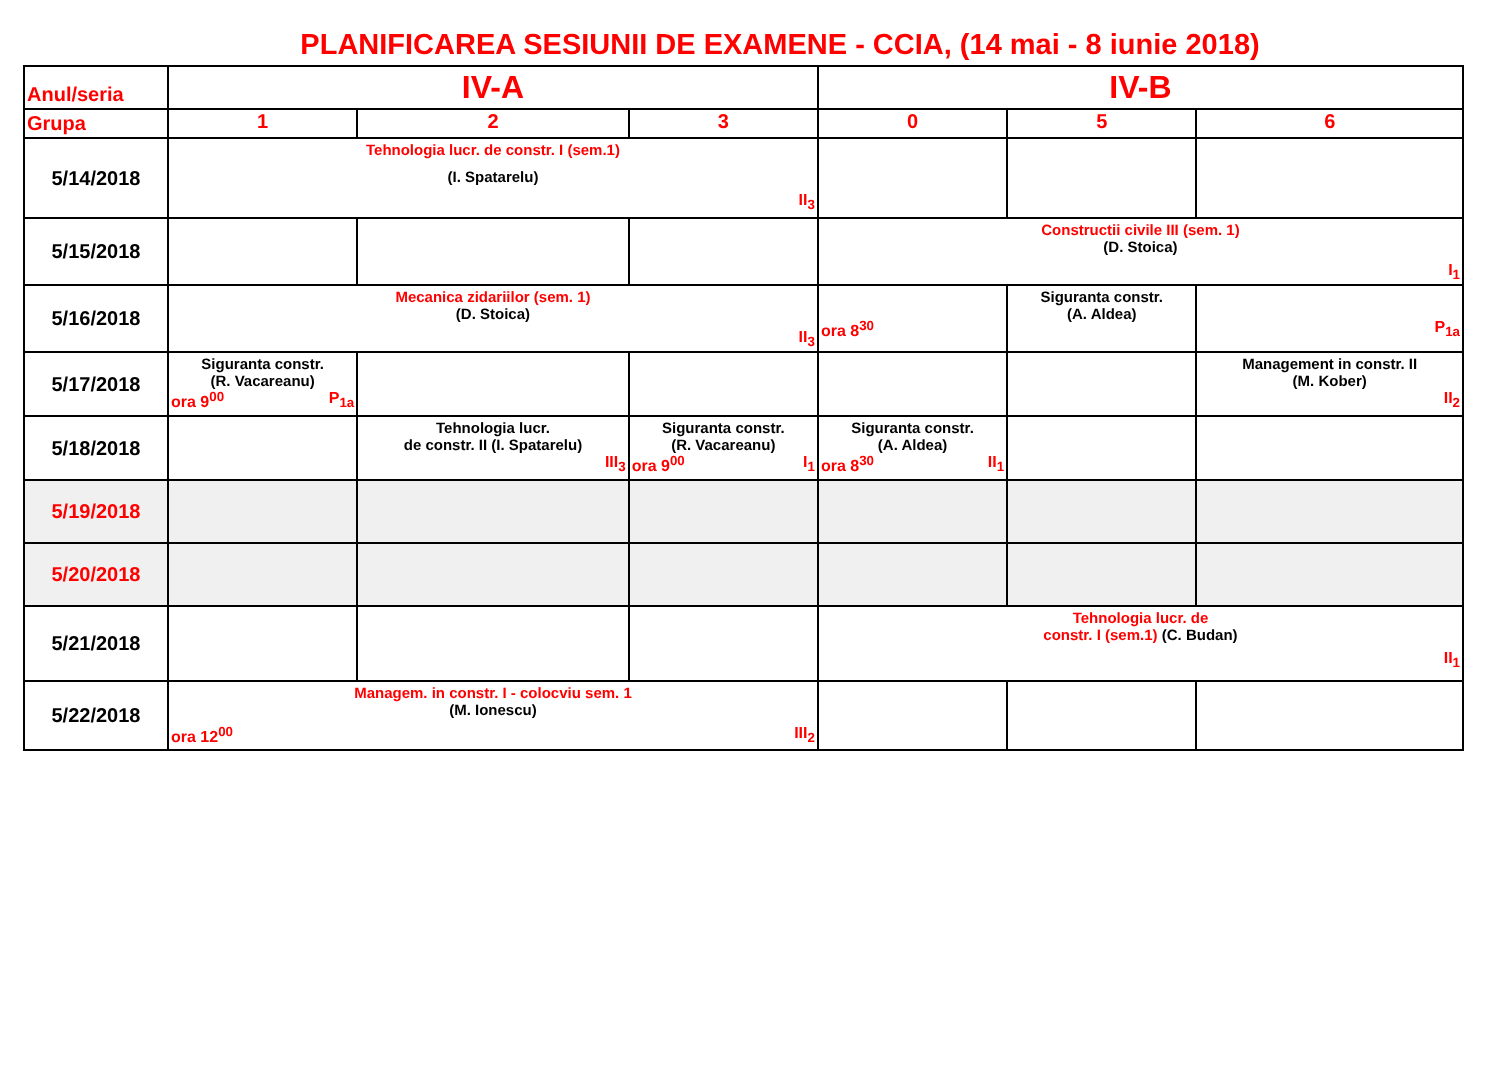PLANIFICAREA SESIUNII DE EXAMENE - CCIA, (14 mai - 8 iunie 2018)
| Anul/seria | IV-A | | | IV-B | | |
| --- | --- | --- | --- | --- | --- | --- |
| Grupa | 1 | 2 | 3 | 0 | 5 | 6 |
| 5/14/2018 | Tehnologia lucr. de constr. I (sem.1) (I. Spatarelu) II<sub>3</sub> | | | | | |
| 5/15/2018 | | | | Constructii civile III (sem. 1) (D. Stoica) I<sub>1</sub> | | |
| 5/16/2018 | Mecanica zidariilor (sem. 1) (D. Stoica) II<sub>3</sub> | | | ora 8<sup>30</sup> | Siguranta constr. (A. Aldea) | P<sub>1a</sub> |
| 5/17/2018 | Siguranta constr. (R. Vacareanu) ora 9<sup>00</sup> P<sub>1a</sub> | | | | | Management in constr. II (M. Kober) II<sub>2</sub> |
| 5/18/2018 | | Tehnologia lucr. de constr. II (I. Spatarelu) III<sub>3</sub> | Siguranta constr. (R. Vacareanu) ora 9<sup>00</sup> I<sub>1</sub> | Siguranta constr. (A. Aldea) ora 8<sup>30</sup> II<sub>1</sub> | | |
| 5/19/2018 | | | | | | |
| 5/20/2018 | | | | | | |
| 5/21/2018 | | | | Tehnologia lucr. de constr. I (sem.1) (C. Budan) II<sub>1</sub> | | |
| 5/22/2018 | Managem. in constr. I - colocviu sem. 1 (M. Ionescu) ora 12<sup>00</sup> III<sub>2</sub> | | | | | |